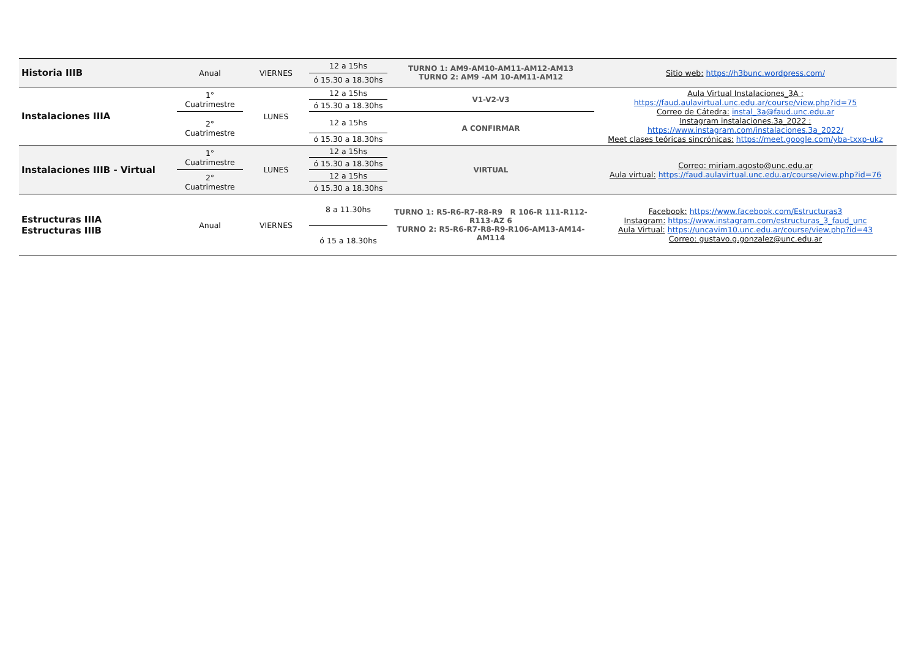| Historia IIIB | Anual | VIERNES | 12 a 15hs | TURNO 1: AM9-AM10-AM11-AM12-AM13 TURNO 2: AM9 -AM 10-AM11-AM12 | Sitio web: https://h3bunc.wordpress.com/ |
| | | | ó 15.30 a 18.30hs | | |
| Instalaciones IIIA | 1° Cuatrimestre | LUNES | 12 a 15hs | V1-V2-V3 | Aula Virtual Instalaciones_3A : https://faud.aulavirtual.unc.edu.ar/course/view.php?id=75 Correo de Cátedra: instal_3a@faud.unc.edu.ar Instagram instalaciones.3a_2022 : https://www.instagram.com/instalaciones.3a_2022/ Meet clases teóricas sincrónicas: https://meet.google.com/yba-txxp-ukz |
| | | | ó 15.30 a 18.30hs | | |
| | 2° Cuatrimestre | | 12 a 15hs | A CONFIRMAR | |
| | | | ó 15.30 a 18.30hs | | |
| Instalaciones IIIB - Virtual | 1° Cuatrimestre | LUNES | 12 a 15hs | VIRTUAL | Correo: miriam.agosto@unc.edu.ar Aula virtual: https://faud.aulavirtual.unc.edu.ar/course/view.php?id=76 |
| | | | ó 15.30 a 18.30hs | | |
| | 2° Cuatrimestre | | 12 a 15hs | | |
| | | | ó 15.30 a 18.30hs | | |
| Estructuras IIIA Estructuras IIIB | Anual | VIERNES | 8 a 11.30hs | TURNO 1: R5-R6-R7-R8-R9 R 106-R 111-R112-R113-AZ 6 TURNO 2: R5-R6-R7-R8-R9-R106-AM13-AM14-AM114 | Facebook: https://www.facebook.com/Estructuras3 Instagram: https://www.instagram.com/estructuras_3_faud_unc Aula Virtual: https://uncavim10.unc.edu.ar/course/view.php?id=43 Correo: gustavo.g.gonzalez@unc.edu.ar |
| | | | ó 15 a 18.30hs | | |